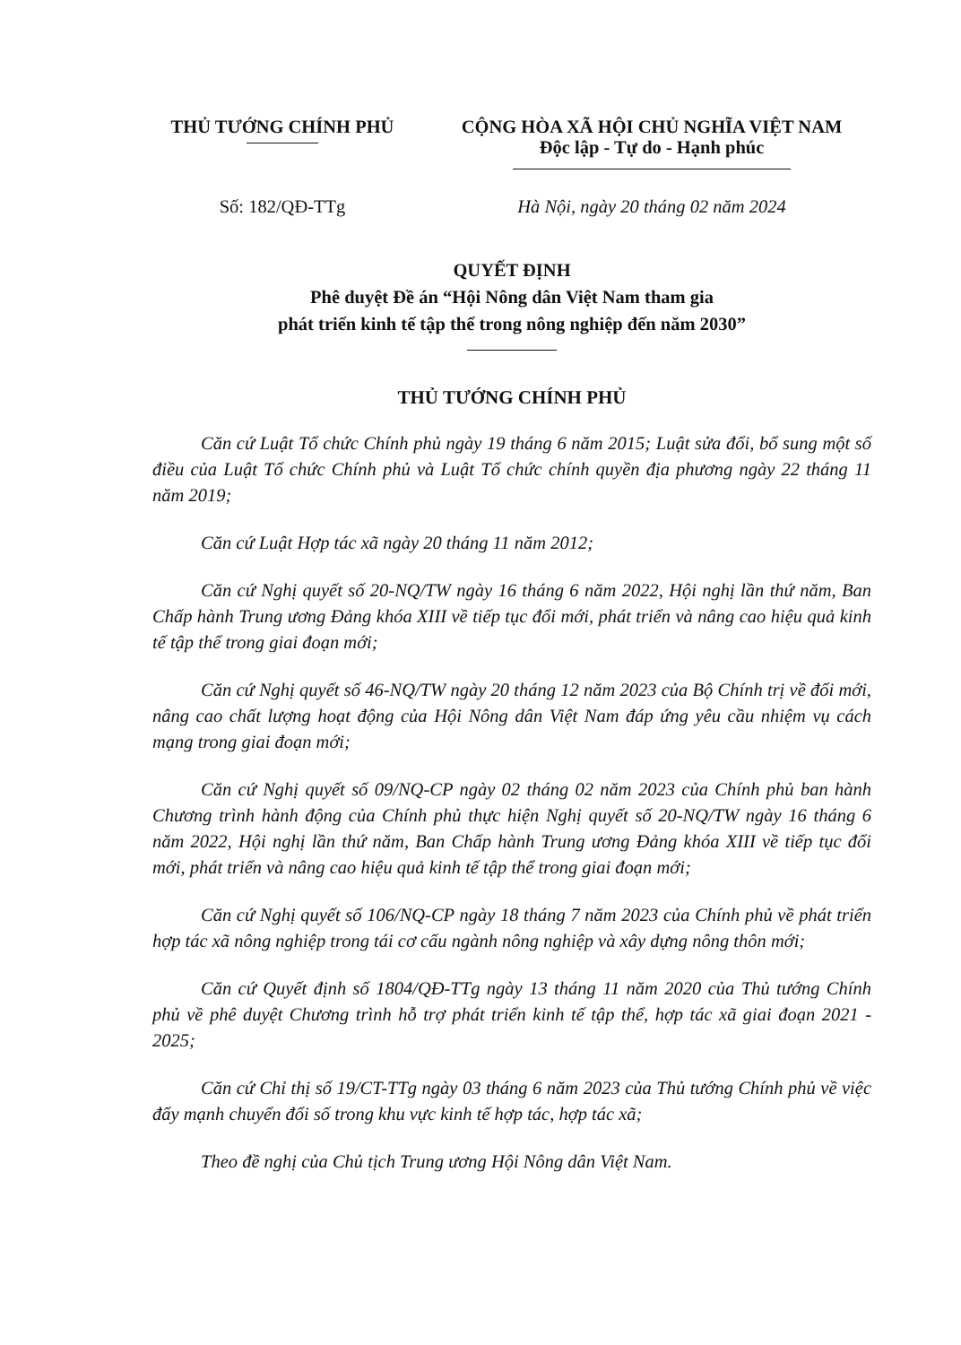THỦ TƯỚNG CHÍNH PHỦ CỘNG HÒA XÃ HỘI CHỦ NGHĨA VIỆT NAM
Độc lập - Tự do - Hạnh phúc
Số: 182/QĐ-TTg Hà Nội, ngày 20 tháng 02 năm 2024
QUYẾT ĐỊNH
Phê duyệt Đề án “Hội Nông dân Việt Nam tham gia
phát triển kinh tế tập thể trong nông nghiệp đến năm 2030”
THỦ TƯỚNG CHÍNH PHỦ
Căn cứ Luật Tổ chức Chính phủ ngày 19 tháng 6 năm 2015; Luật sửa đổi, bổ sung một số điều của Luật Tổ chức Chính phủ và Luật Tổ chức chính quyền địa phương ngày 22 tháng 11 năm 2019;
Căn cứ Luật Hợp tác xã ngày 20 tháng 11 năm 2012;
Căn cứ Nghị quyết số 20-NQ/TW ngày 16 tháng 6 năm 2022, Hội nghị lần thứ năm, Ban Chấp hành Trung ương Đảng khóa XIII về tiếp tục đổi mới, phát triển và nâng cao hiệu quả kinh tế tập thể trong giai đoạn mới;
Căn cứ Nghị quyết số 46-NQ/TW ngày 20 tháng 12 năm 2023 của Bộ Chính trị về đổi mới, nâng cao chất lượng hoạt động của Hội Nông dân Việt Nam đáp ứng yêu cầu nhiệm vụ cách mạng trong giai đoạn mới;
Căn cứ Nghị quyết số 09/NQ-CP ngày 02 tháng 02 năm 2023 của Chính phủ ban hành Chương trình hành động của Chính phủ thực hiện Nghị quyết số 20-NQ/TW ngày 16 tháng 6 năm 2022, Hội nghị lần thứ năm, Ban Chấp hành Trung ương Đảng khóa XIII về tiếp tục đổi mới, phát triển và nâng cao hiệu quả kinh tế tập thể trong giai đoạn mới;
Căn cứ Nghị quyết số 106/NQ-CP ngày 18 tháng 7 năm 2023 của Chính phủ về phát triển hợp tác xã nông nghiệp trong tái cơ cấu ngành nông nghiệp và xây dựng nông thôn mới;
Căn cứ Quyết định số 1804/QĐ-TTg ngày 13 tháng 11 năm 2020 của Thủ tướng Chính phủ về phê duyệt Chương trình hỗ trợ phát triển kinh tế tập thể, hợp tác xã giai đoạn 2021 - 2025;
Căn cứ Chỉ thị số 19/CT-TTg ngày 03 tháng 6 năm 2023 của Thủ tướng Chính phủ về việc đẩy mạnh chuyển đổi số trong khu vực kinh tế hợp tác, hợp tác xã;
Theo đề nghị của Chủ tịch Trung ương Hội Nông dân Việt Nam.